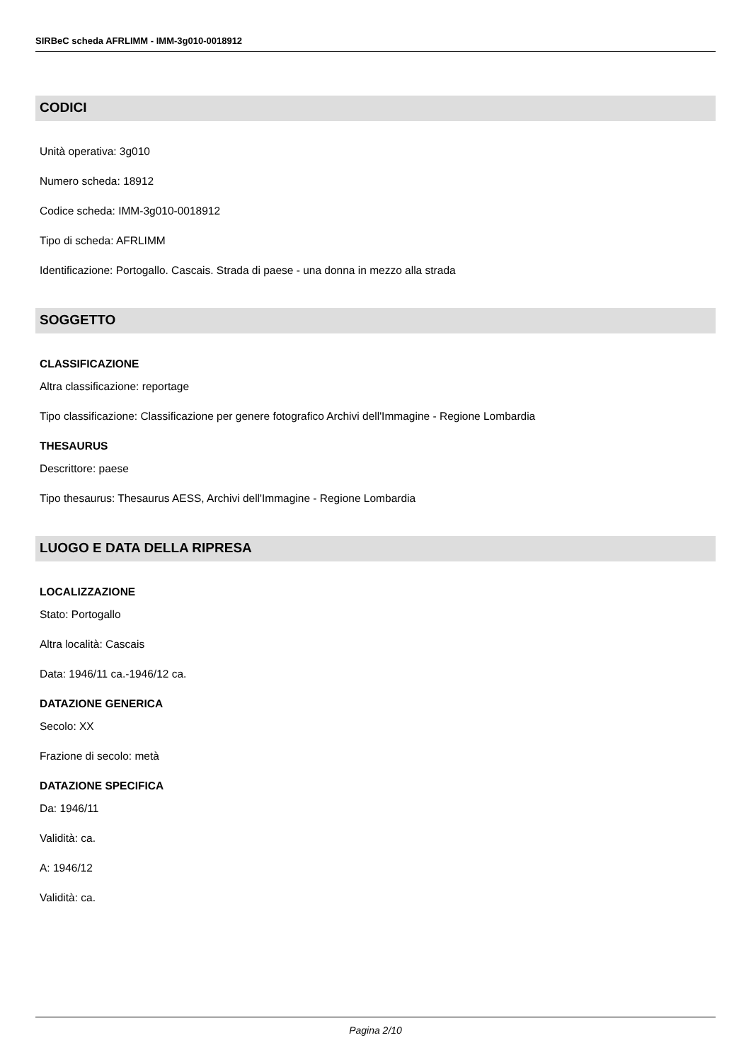SIRBeC scheda AFRLIMM - IMM-3g010-0018912
CODICI
Unità operativa: 3g010
Numero scheda: 18912
Codice scheda: IMM-3g010-0018912
Tipo di scheda: AFRLIMM
Identificazione: Portogallo. Cascais. Strada di paese - una donna in mezzo alla strada
SOGGETTO
CLASSIFICAZIONE
Altra classificazione: reportage
Tipo classificazione: Classificazione per genere fotografico Archivi dell'Immagine - Regione Lombardia
THESAURUS
Descrittore: paese
Tipo thesaurus: Thesaurus AESS, Archivi dell'Immagine - Regione Lombardia
LUOGO E DATA DELLA RIPRESA
LOCALIZZAZIONE
Stato: Portogallo
Altra località: Cascais
Data: 1946/11 ca.-1946/12 ca.
DATAZIONE GENERICA
Secolo: XX
Frazione di secolo: metà
DATAZIONE SPECIFICA
Da: 1946/11
Validità: ca.
A: 1946/12
Validità: ca.
Pagina 2/10